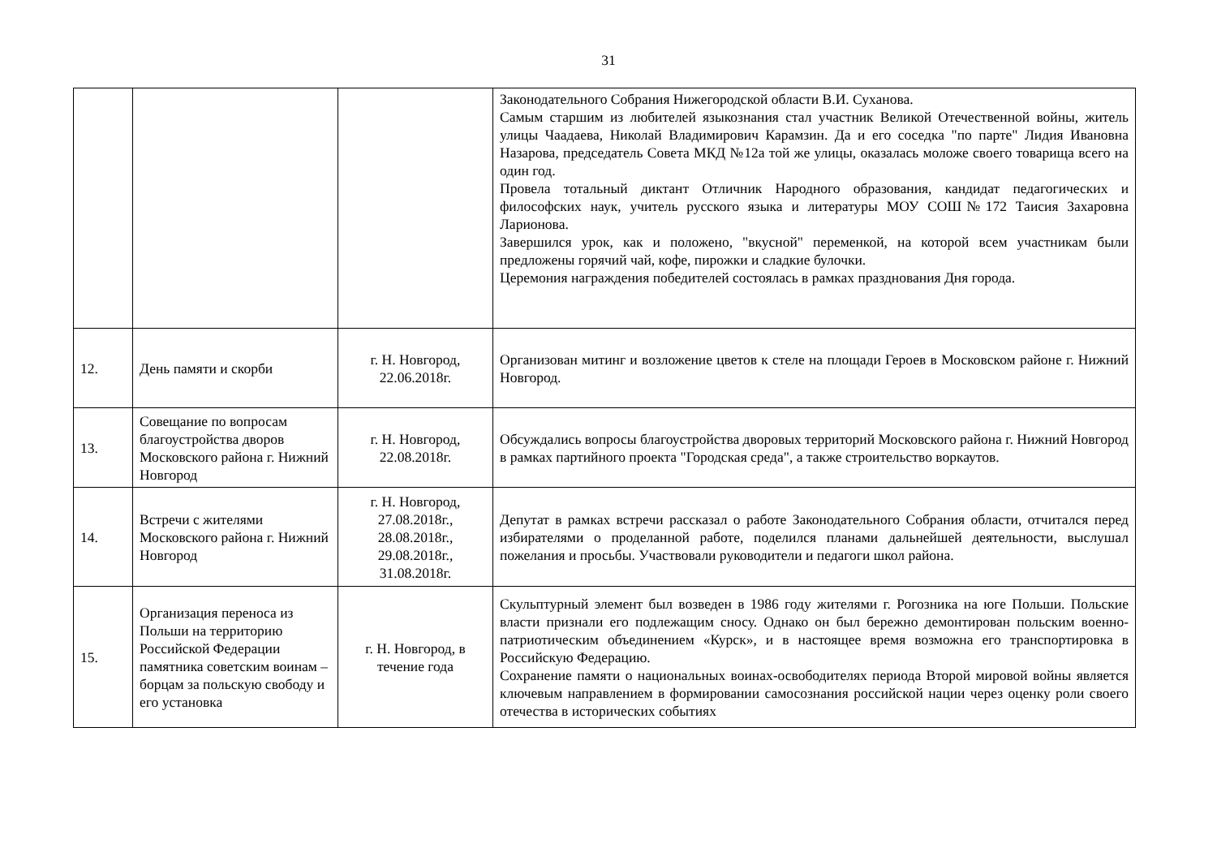31
| | | | Законодательного Собрания Нижегородской области В.И. Суханова. Самым старшим из любителей языкознания стал участник Великой Отечественной войны, житель улицы Чаадаева, Николай Владимирович Карамзин. Да и его соседка "по парте" Лидия Ивановна Назарова, председатель Совета МКД №12а той же улицы, оказалась моложе своего товарища всего на один год. Провела тотальный диктант Отличник Народного образования, кандидат педагогических и философских наук, учитель русского языка и литературы МОУ СОШ№172 Таисия Захаровна Ларионова. Завершился урок, как и положено, "вкусной" переменкой, на которой всем участникам были предложены горячий чай, кофе, пирожки и сладкие булочки. Церемония награждения победителей состоялась в рамках празднования Дня города. |
| 12. | День памяти и скорби | г. Н. Новгород, 22.06.2018г. | Организован митинг и возложение цветов к стеле на площади Героев в Московском районе г. Нижний Новгород. |
| 13. | Совещание по вопросам благоустройства дворов Московского района г. Нижний Новгород | г. Н. Новгород, 22.08.2018г. | Обсуждались вопросы благоустройства дворовых территорий Московского района г. Нижний Новгород в рамках партийного проекта "Городская среда", а также строительство воркаутов. |
| 14. | Встречи с жителями Московского района г. Нижний Новгород | г. Н. Новгород, 27.08.2018г., 28.08.2018г., 29.08.2018г., 31.08.2018г. | Депутат в рамках встречи рассказал о работе Законодательного Собрания области, отчитался перед избирателями о проделанной работе, поделился планами дальнейшей деятельности, выслушал пожелания и просьбы. Участвовали руководители и педагоги школ района. |
| 15. | Организация переноса из Польши на территорию Российской Федерации памятника советским воинам – борцам за польскую свободу и его установка | г. Н. Новгород, в течение года | Скульптурный элемент был возведен в 1986 году жителями г. Рогозника на юге Польши. Польские власти признали его подлежащим сносу. Однако он был бережно демонтирован польским военно-патриотическим объединением «Курск», и в настоящее время возможна его транспортировка в Российскую Федерацию. Сохранение памяти о национальных воинах-освободителях периода Второй мировой войны является ключевым направлением в формировании самосознания российской нации через оценку роли своего отечества в исторических событиях |